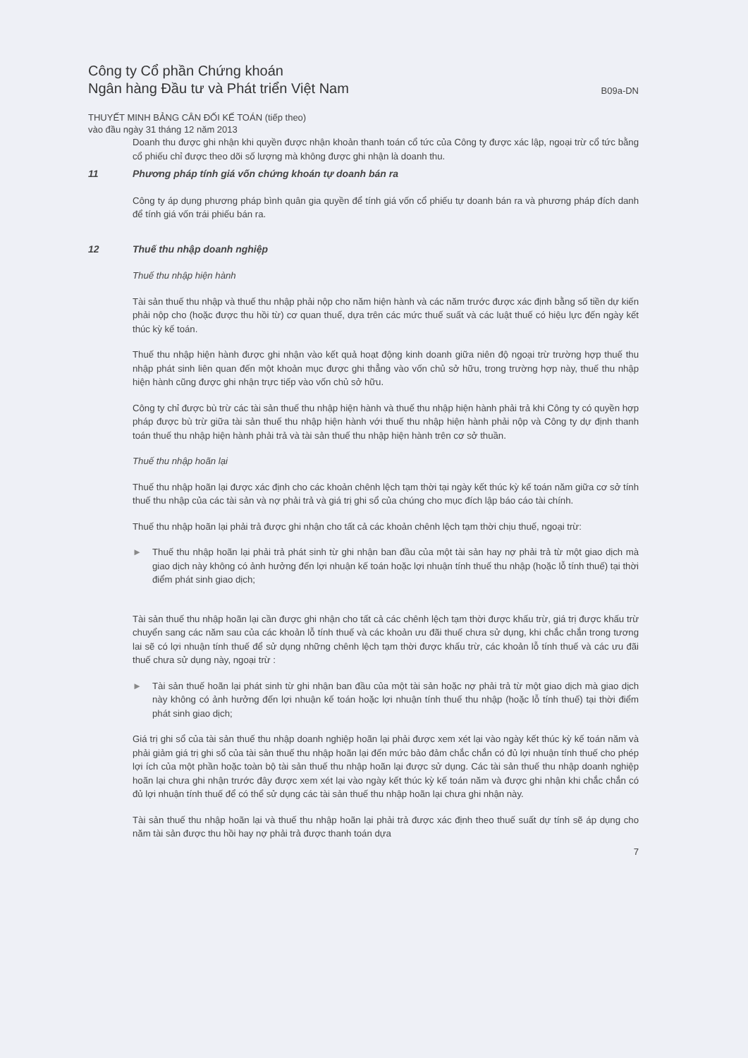Công ty Cổ phần Chứng khoán
Ngân hàng Đầu tư và Phát triển Việt Nam
B09a-DN
THUYẾT MINH BẢNG CÂN ĐỐI KẾ TOÁN (tiếp theo)
vào đầu ngày 31 tháng 12 năm 2013
Doanh thu được ghi nhận khi quyền được nhận khoản thanh toán cổ tức của Công ty được xác lập, ngoại trừ cổ tức bằng cổ phiếu chỉ được theo dõi số lượng mà không được ghi nhận là doanh thu.
11 Phương pháp tính giá vốn chứng khoán tự doanh bán ra
Công ty áp dụng phương pháp bình quân gia quyền để tính giá vốn cổ phiếu tự doanh bán ra và phương pháp đích danh để tính giá vốn trái phiếu bán ra.
12 Thuế thu nhập doanh nghiệp
Thuế thu nhập hiện hành
Tài sản thuế thu nhập và thuế thu nhập phải nộp cho năm hiện hành và các năm trước được xác định bằng số tiền dự kiến phải nộp cho (hoặc được thu hồi từ) cơ quan thuế, dựa trên các mức thuế suất và các luật thuế có hiệu lực đến ngày kết thúc kỳ kế toán.
Thuế thu nhập hiện hành được ghi nhận vào kết quả hoạt động kinh doanh giữa niên độ ngoại trừ trường hợp thuế thu nhập phát sinh liên quan đến một khoản mục được ghi thẳng vào vốn chủ sở hữu, trong trường hợp này, thuế thu nhập hiện hành cũng được ghi nhận trực tiếp vào vốn chủ sở hữu.
Công ty chỉ được bù trừ các tài sản thuế thu nhập hiện hành và thuế thu nhập hiện hành phải trả khi Công ty có quyền hợp pháp được bù trừ giữa tài sản thuế thu nhập hiện hành với thuế thu nhập hiện hành phải nộp và Công ty dự định thanh toán thuế thu nhập hiện hành phải trả và tài sản thuế thu nhập hiện hành trên cơ sở thuần.
Thuế thu nhập hoãn lại
Thuế thu nhập hoãn lại được xác định cho các khoản chênh lệch tạm thời tại ngày kết thúc kỳ kế toán năm giữa cơ sở tính thuế thu nhập của các tài sản và nợ phải trả và giá trị ghi sổ của chúng cho mục đích lập báo cáo tài chính.
Thuế thu nhập hoãn lại phải trả được ghi nhận cho tất cả các khoản chênh lệch tạm thời chịu thuế, ngoại trừ:
► Thuế thu nhập hoãn lại phải trả phát sinh từ ghi nhận ban đầu của một tài sản hay nợ phải trả từ một giao dịch mà giao dịch này không có ảnh hưởng đến lợi nhuận kế toán hoặc lợi nhuận tính thuế thu nhập (hoặc lỗ tính thuế) tại thời điểm phát sinh giao dịch;
Tài sản thuế thu nhập hoãn lại cần được ghi nhận cho tất cả các chênh lệch tạm thời được khấu trừ, giá trị được khấu trừ chuyển sang các năm sau của các khoản lỗ tính thuế và các khoản ưu đãi thuế chưa sử dụng, khi chắc chắn trong tương lai sẽ có lợi nhuận tính thuế để sử dụng những chênh lệch tạm thời được khấu trừ, các khoản lỗ tính thuế và các ưu đãi thuế chưa sử dụng này, ngoại trừ :
► Tài sản thuế hoãn lại phát sinh từ ghi nhận ban đầu của một tài sản hoặc nợ phải trả từ một giao dịch mà giao dịch này không có ảnh hưởng đến lợi nhuận kế toán hoặc lợi nhuận tính thuế thu nhập (hoặc lỗ tính thuế) tại thời điểm phát sinh giao dịch;
Giá trị ghi sổ của tài sản thuế thu nhập doanh nghiệp hoãn lại phải được xem xét lại vào ngày kết thúc kỳ kế toán năm và phải giảm giá trị ghi sổ của tài sản thuế thu nhập hoãn lại đến mức bảo đảm chắc chắn có đủ lợi nhuận tính thuế cho phép lợi ích của một phần hoặc toàn bộ tài sản thuế thu nhập hoãn lại được sử dụng. Các tài sản thuế thu nhập doanh nghiệp hoãn lại chưa ghi nhận trước đây được xem xét lại vào ngày kết thúc kỳ kế toán năm và được ghi nhận khi chắc chắn có đủ lợi nhuận tính thuế để có thể sử dụng các tài sản thuế thu nhập hoãn lại chưa ghi nhận này.
Tài sản thuế thu nhập hoãn lại và thuế thu nhập hoãn lại phải trả được xác định theo thuế suất dự tính sẽ áp dụng cho năm tài sản được thu hồi hay nợ phải trả được thanh toán dựa
7